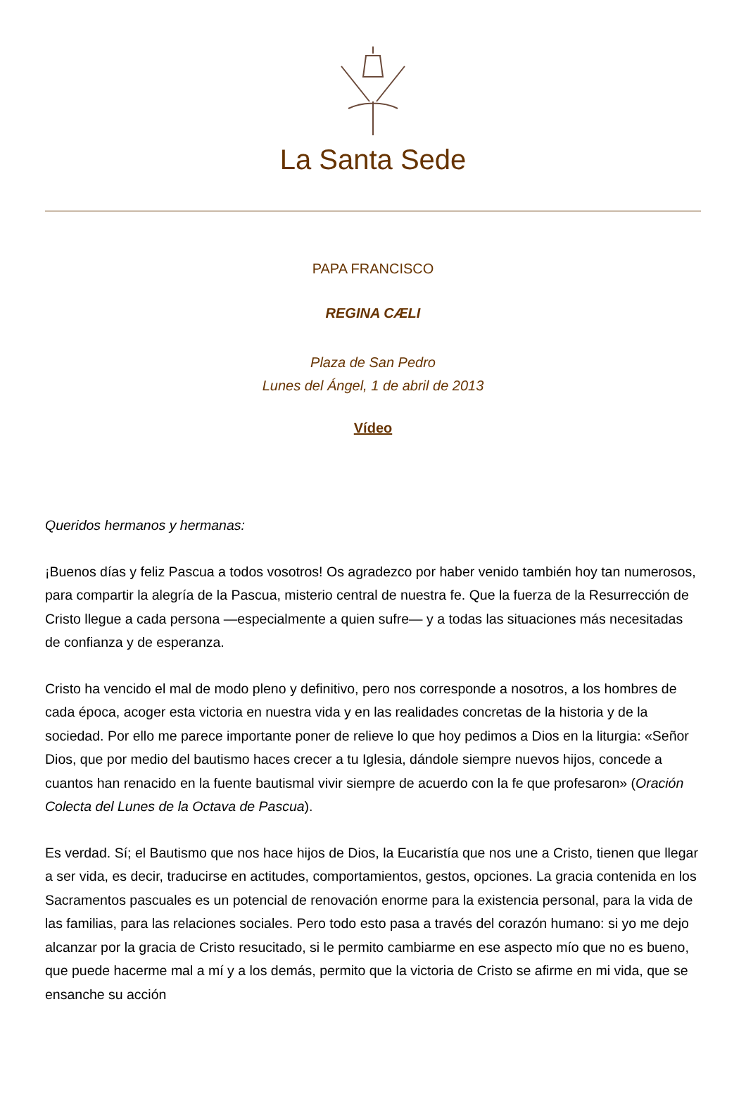La Santa Sede
PAPA FRANCISCO
REGINA CÆLI
Plaza de San Pedro
Lunes del Ángel, 1 de abril de 2013
Vídeo
Queridos hermanos y hermanas:
¡Buenos días y feliz Pascua a todos vosotros! Os agradezco por haber venido también hoy tan numerosos, para compartir la alegría de la Pascua, misterio central de nuestra fe. Que la fuerza de la Resurrección de Cristo llegue a cada persona —especialmente a quien sufre— y a todas las situaciones más necesitadas de confianza y de esperanza.
Cristo ha vencido el mal de modo pleno y definitivo, pero nos corresponde a nosotros, a los hombres de cada época, acoger esta victoria en nuestra vida y en las realidades concretas de la historia y de la sociedad. Por ello me parece importante poner de relieve lo que hoy pedimos a Dios en la liturgia: «Señor Dios, que por medio del bautismo haces crecer a tu Iglesia, dándole siempre nuevos hijos, concede a cuantos han renacido en la fuente bautismal vivir siempre de acuerdo con la fe que profesaron» (Oración Colecta del Lunes de la Octava de Pascua).
Es verdad. Sí; el Bautismo que nos hace hijos de Dios, la Eucaristía que nos une a Cristo, tienen que llegar a ser vida, es decir, traducirse en actitudes, comportamientos, gestos, opciones. La gracia contenida en los Sacramentos pascuales es un potencial de renovación enorme para la existencia personal, para la vida de las familias, para las relaciones sociales. Pero todo esto pasa a través del corazón humano: si yo me dejo alcanzar por la gracia de Cristo resucitado, si le permito cambiarme en ese aspecto mío que no es bueno, que puede hacerme mal a mí y a los demás, permito que la victoria de Cristo se afirme en mi vida, que se ensanche su acción